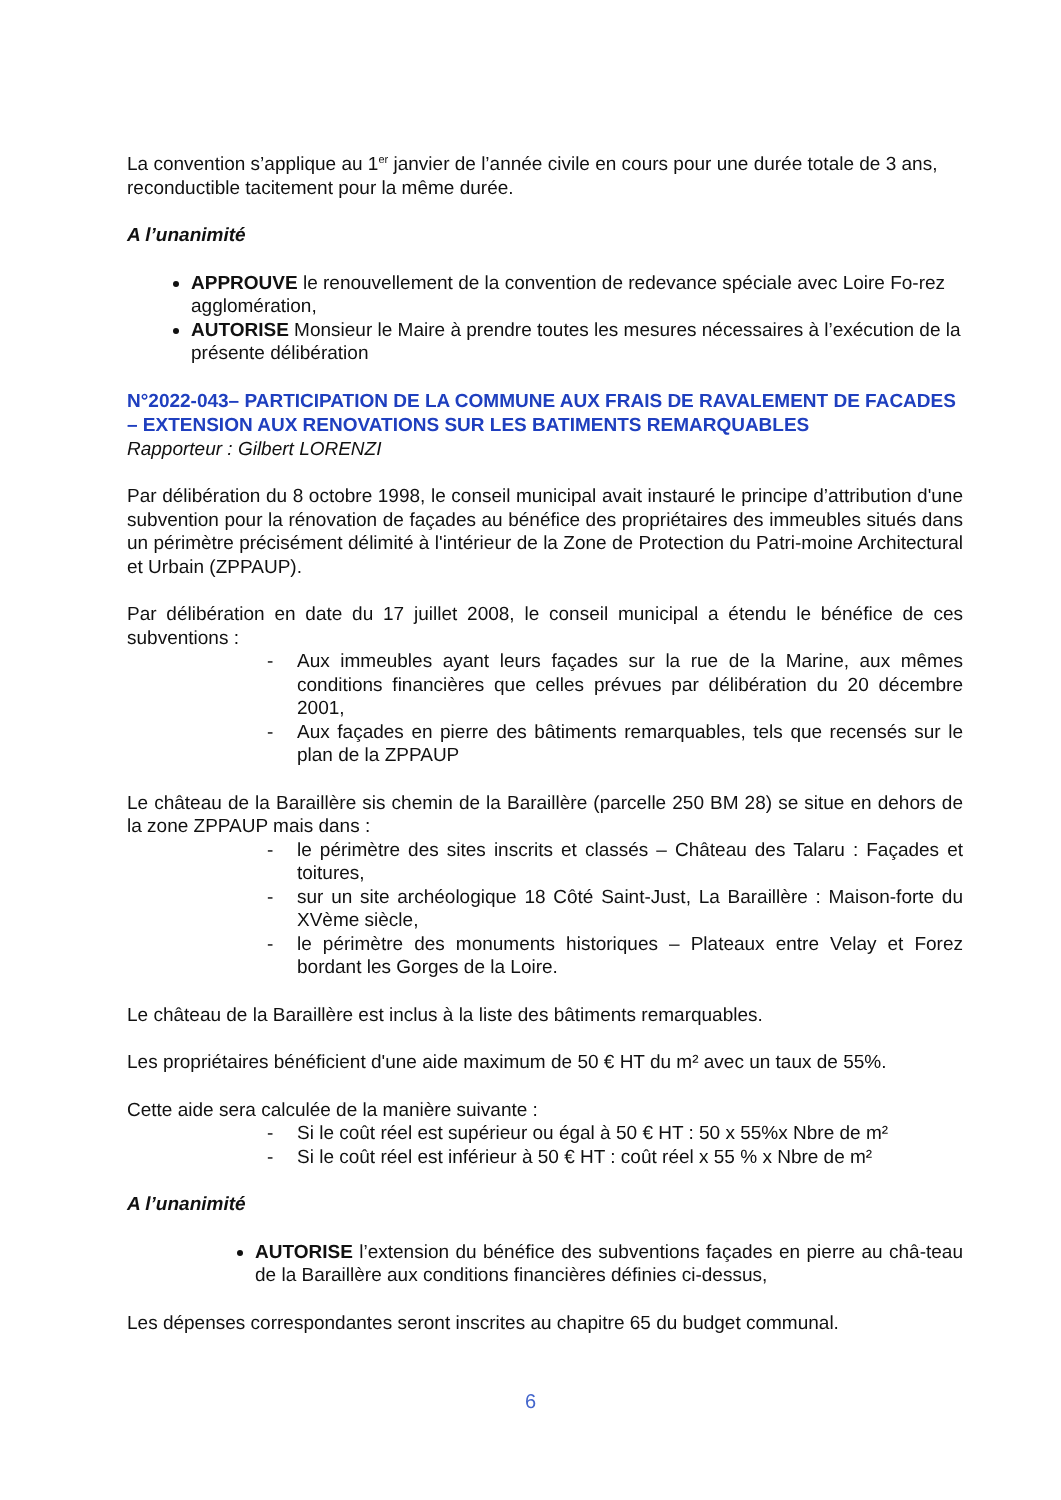La convention s’applique au 1<sup>er</sup> janvier de l’année civile en cours pour une durée totale de 3 ans, reconductible tacitement pour la même durée.
A l’unanimité
APPROUVE le renouvellement de la convention de redevance spéciale avec Loire Fo-rez agglomération,
AUTORISE Monsieur le Maire à prendre toutes les mesures nécessaires à l’exécution de la présente délibération
N°2022-043– PARTICIPATION DE LA COMMUNE AUX FRAIS DE RAVALEMENT DE FACADES – EXTENSION AUX RENOVATIONS SUR LES BATIMENTS REMARQUABLES
Rapporteur : Gilbert LORENZI
Par délibération du 8 octobre 1998, le conseil municipal avait instauré le principe d’attribution d'une subvention pour la rénovation de façades au bénéfice des propriétaires des immeubles situés dans un périmètre précisément délimité à l'intérieur de la Zone de Protection du Patri-moine Architectural et Urbain (ZPPAUP).
Par délibération en date du 17 juillet 2008, le conseil municipal a étendu le bénéfice de ces subventions :
- Aux immeubles ayant leurs façades sur la rue de la Marine, aux mêmes conditions financières que celles prévues par délibération du 20 décembre 2001,
- Aux façades en pierre des bâtiments remarquables, tels que recensés sur le plan de la ZPPAUP
Le château de la Baraillère sis chemin de la Baraillère (parcelle 250 BM 28) se situe en dehors de la zone ZPPAUP mais dans :
- le périmètre des sites inscrits et classés – Château des Talaru : Façades et toitures,
- sur un site archéologique 18 Côté Saint-Just, La Baraillère : Maison-forte du XVème siècle,
- le périmètre des monuments historiques – Plateaux entre Velay et Forez bordant les Gorges de la Loire.
Le château de la Baraillère est inclus à la liste des bâtiments remarquables.
Les propriétaires bénéficient d'une aide maximum de 50 € HT du m² avec un taux de 55%.
Cette aide sera calculée de la manière suivante :
- Si le coût réel est supérieur ou égal à 50 € HT : 50 x 55%x Nbre de m²
- Si le coût réel est inférieur à 50 € HT : coût réel x 55 % x Nbre de m²
A l’unanimité
AUTORISE l’extension du bénéfice des subventions façades en pierre au châ-teau de la Baraillère aux conditions financières définies ci-dessus,
Les dépenses correspondantes seront inscrites au chapitre 65 du budget communal.
6